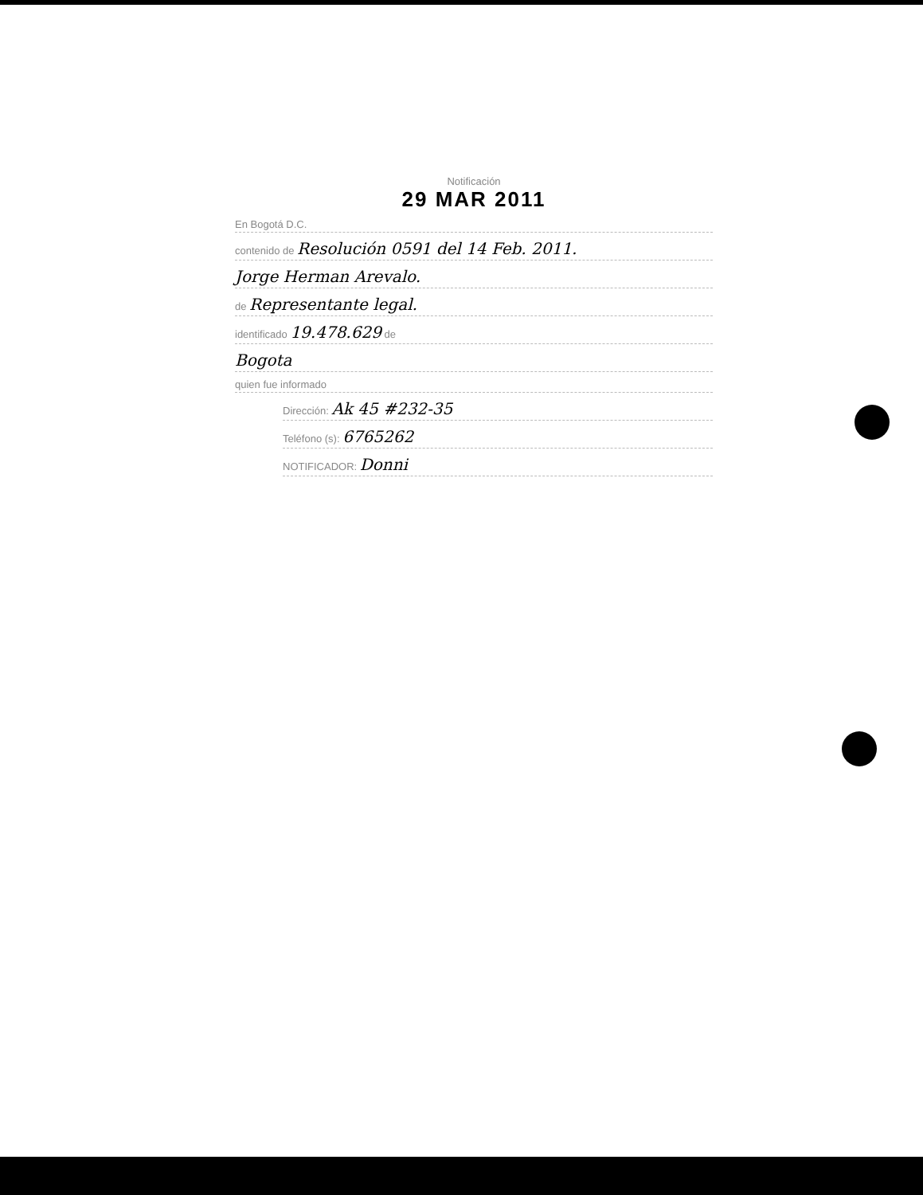Notificación
29 MAR 2011
En Bogotá D.C.
contenido de Resolución 0591 del 14 Feb. 2011.
Jorge Herman Arevalo.
de Representante legal.
identificado 19.478.629 de
Bogota
quien fue informado
Dirección: Ak 45 #232-35
Teléfono (s): 6765262
NOTIFICADOR: Donni